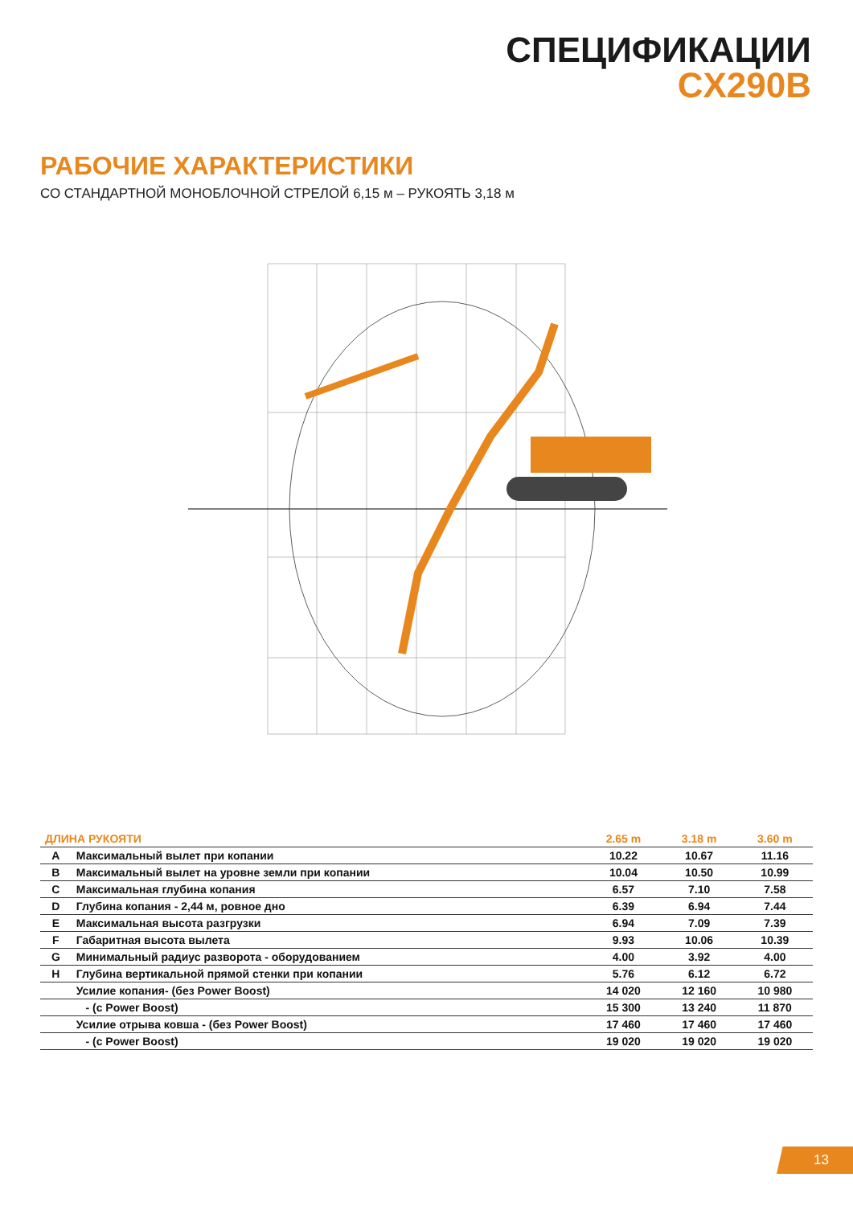СПЕЦИФИКАЦИИ
CX290B
РАБОЧИЕ ХАРАКТЕРИСТИКИ
СО СТАНДАРТНОЙ МОНОБЛОЧНОЙ СТРЕЛОЙ 6,15 м – РУКОЯТЬ 3,18 м
| ДЛИНА РУКОЯТИ | | 2.65 m | 3.18 m | 3.60 m |
| --- | --- | --- | --- | --- |
| A | Максимальный вылет при копании | 10.22 | 10.67 | 11.16 |
| B | Максимальный вылет на уровне земли при копании | 10.04 | 10.50 | 10.99 |
| C | Максимальная глубина копания | 6.57 | 7.10 | 7.58 |
| D | Глубина копания - 2,44 м, ровное дно | 6.39 | 6.94 | 7.44 |
| E | Максимальная высота разгрузки | 6.94 | 7.09 | 7.39 |
| F | Габаритная высота вылета | 9.93 | 10.06 | 10.39 |
| G | Минимальный радиус разворота - оборудованием | 4.00 | 3.92 | 4.00 |
| H | Глубина вертикальной прямой стенки при копании | 5.76 | 6.12 | 6.72 |
| | Усилие копания- (без Power Boost) | 14 020 | 12 160 | 10 980 |
| | - (с Power Boost) | 15 300 | 13 240 | 11 870 |
| | Усилие отрыва ковша - (без Power Boost) | 17 460 | 17 460 | 17 460 |
| | - (с Power Boost) | 19 020 | 19 020 | 19 020 |
13